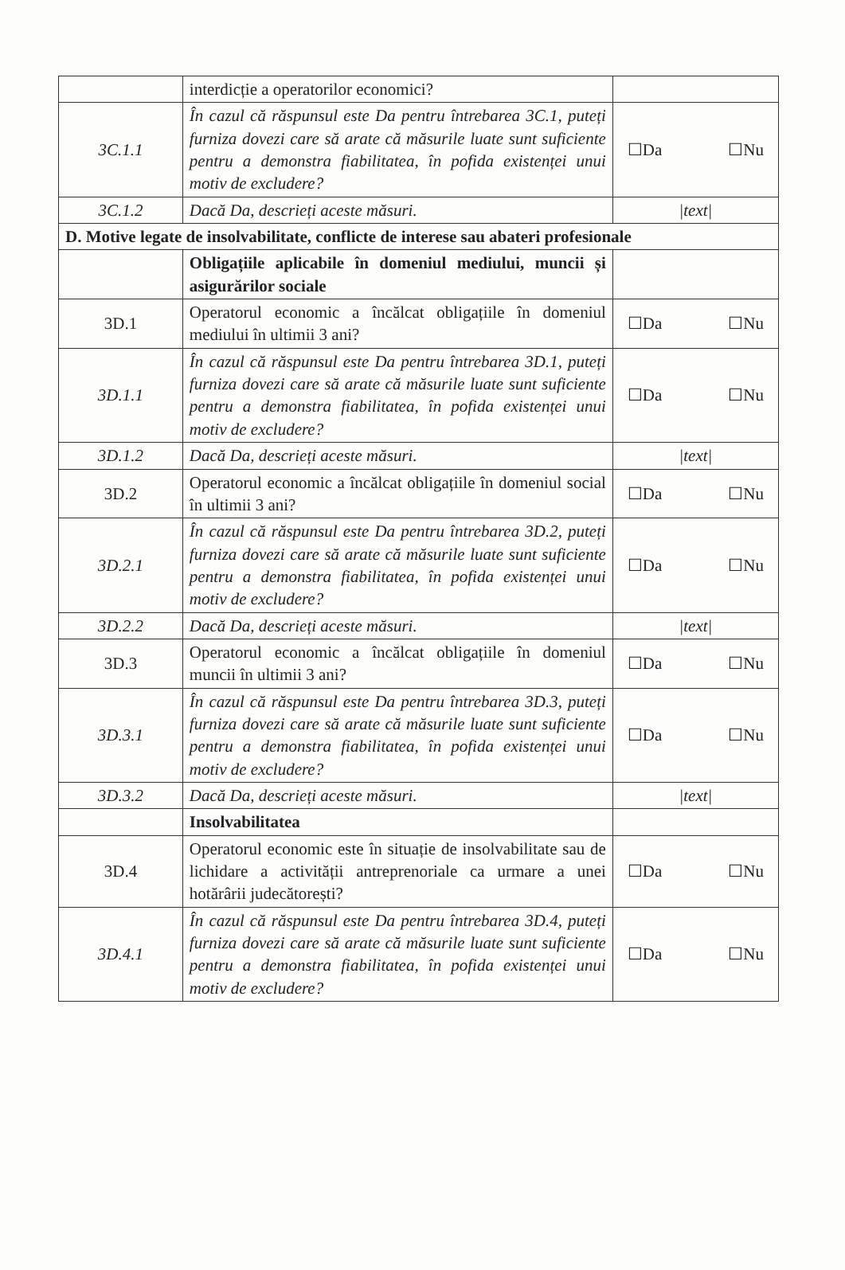| | interdicție a operatorilor economici? | |
| 3C.1.1 | În cazul că răspunsul este Da pentru întrebarea 3C.1, puteți furniza dovezi care să arate că măsurile luate sunt suficiente pentru a demonstra fiabilitatea, în pofida existenței unui motiv de excludere? | ☐Da ☐Nu |
| 3C.1.2 | Dacă Da, descrieți aceste măsuri. | /text/ |
| D. Motive legate de insolvabilitate, conflicte de interese sau abateri profesionale | | |
| | Obligațiile aplicabile în domeniul mediului, muncii și asigurărilor sociale | |
| 3D.1 | Operatorul economic a încălcat obligațiile în domeniul mediului în ultimii 3 ani? | ☐Da ☐Nu |
| 3D.1.1 | În cazul că răspunsul este Da pentru întrebarea 3D.1, puteți furniza dovezi care să arate că măsurile luate sunt suficiente pentru a demonstra fiabilitatea, în pofida existenței unui motiv de excludere? | ☐Da ☐Nu |
| 3D.1.2 | Dacă Da, descrieți aceste măsuri. | /text/ |
| 3D.2 | Operatorul economic a încălcat obligațiile în domeniul social în ultimii 3 ani? | ☐Da ☐Nu |
| 3D.2.1 | În cazul că răspunsul este Da pentru întrebarea 3D.2, puteți furniza dovezi care să arate că măsurile luate sunt suficiente pentru a demonstra fiabilitatea, în pofida existenței unui motiv de excludere? | ☐Da ☐Nu |
| 3D.2.2 | Dacă Da, descrieți aceste măsuri. | /text/ |
| 3D.3 | Operatorul economic a încălcat obligațiile în domeniul muncii în ultimii 3 ani? | ☐Da ☐Nu |
| 3D.3.1 | În cazul că răspunsul este Da pentru întrebarea 3D.3, puteți furniza dovezi care să arate că măsurile luate sunt suficiente pentru a demonstra fiabilitatea, în pofida existenței unui motiv de excludere? | ☐Da ☐Nu |
| 3D.3.2 | Dacă Da, descrieți aceste măsuri. | /text/ |
| | Insolvabilitatea | |
| 3D.4 | Operatorul economic este în situație de insolvabilitate sau de lichidare a activității antreprenoriale ca urmare a unei hotărârii judecătorești? | ☐Da ☐Nu |
| 3D.4.1 | În cazul că răspunsul este Da pentru întrebarea 3D.4, puteți furniza dovezi care să arate că măsurile luate sunt suficiente pentru a demonstra fiabilitatea, în pofida existenței unui motiv de excludere? | ☐Da ☐Nu |